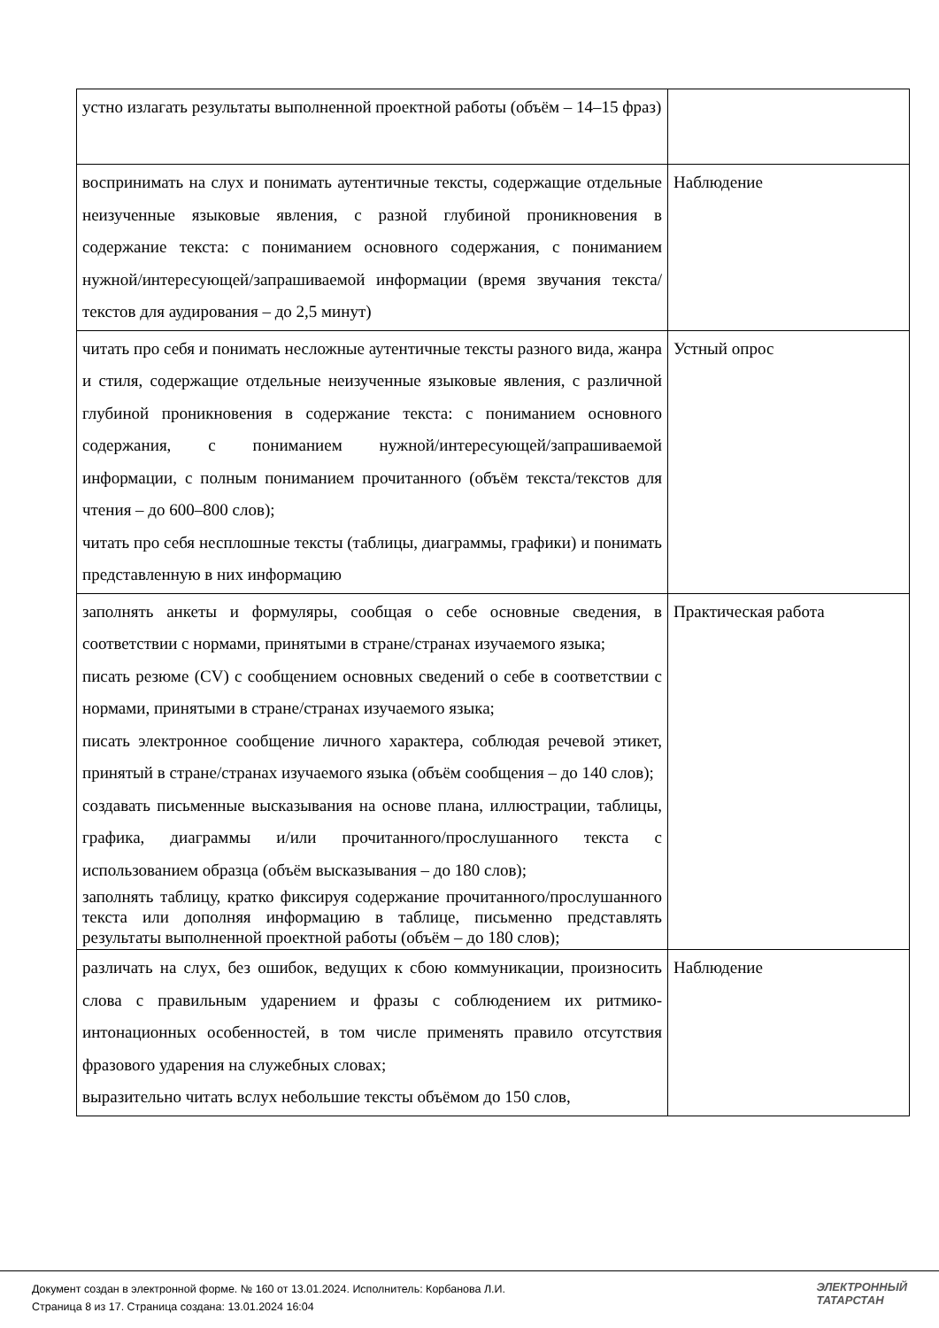| устно излагать результаты выполненной проектной работы (объём – 14–15 фраз) | |
| воспринимать на слух и понимать аутентичные тексты, содержащие отдельные неизученные языковые явления, с разной глубиной проникновения в содержание текста: с пониманием основного содержания, с пониманием нужной/интересующей/запрашиваемой информации (время звучания текста/текстов для аудирования – до 2,5 минут) | Наблюдение |
| читать про себя и понимать несложные аутентичные тексты разного вида, жанра и стиля, содержащие отдельные неизученные языковые явления, с различной глубиной проникновения в содержание текста: с пониманием основного содержания, с пониманием нужной/интересующей/запрашиваемой информации, с полным пониманием прочитанного (объём текста/текстов для чтения – до 600–800 слов); читать про себя несплошные тексты (таблицы, диаграммы, графики) и понимать представленную в них информацию | Устный опрос |
| заполнять анкеты и формуляры, сообщая о себе основные сведения, в соответствии с нормами, принятыми в стране/странах изучаемого языка; писать резюме (CV) с сообщением основных сведений о себе в соответствии с нормами, принятыми в стране/странах изучаемого языка; писать электронное сообщение личного характера, соблюдая речевой этикет, принятый в стране/странах изучаемого языка (объём сообщения – до 140 слов); создавать письменные высказывания на основе плана, иллюстрации, таблицы, графика, диаграммы и/или прочитанного/прослушанного текста с использованием образца (объём высказывания – до 180 слов); заполнять таблицу, кратко фиксируя содержание прочитанного/прослушанного текста или дополняя информацию в таблице, письменно представлять результаты выполненной проектной работы (объём – до 180 слов); | Практическая работа |
| различать на слух, без ошибок, ведущих к сбою коммуникации, произносить слова с правильным ударением и фразы с соблюдением их ритмико-интонационных особенностей, в том числе применять правило отсутствия фразового ударения на служебных словах; выразительно читать вслух небольшие тексты объёмом до 150 слов, | Наблюдение |
Документ создан в электронной форме. № 160 от 13.01.2024. Исполнитель: Корбанова Л.И.
Страница 8 из 17. Страница создана: 13.01.2024 16:04
ЭЛЕКТРОННЫЙ
ТАТАРСТАН